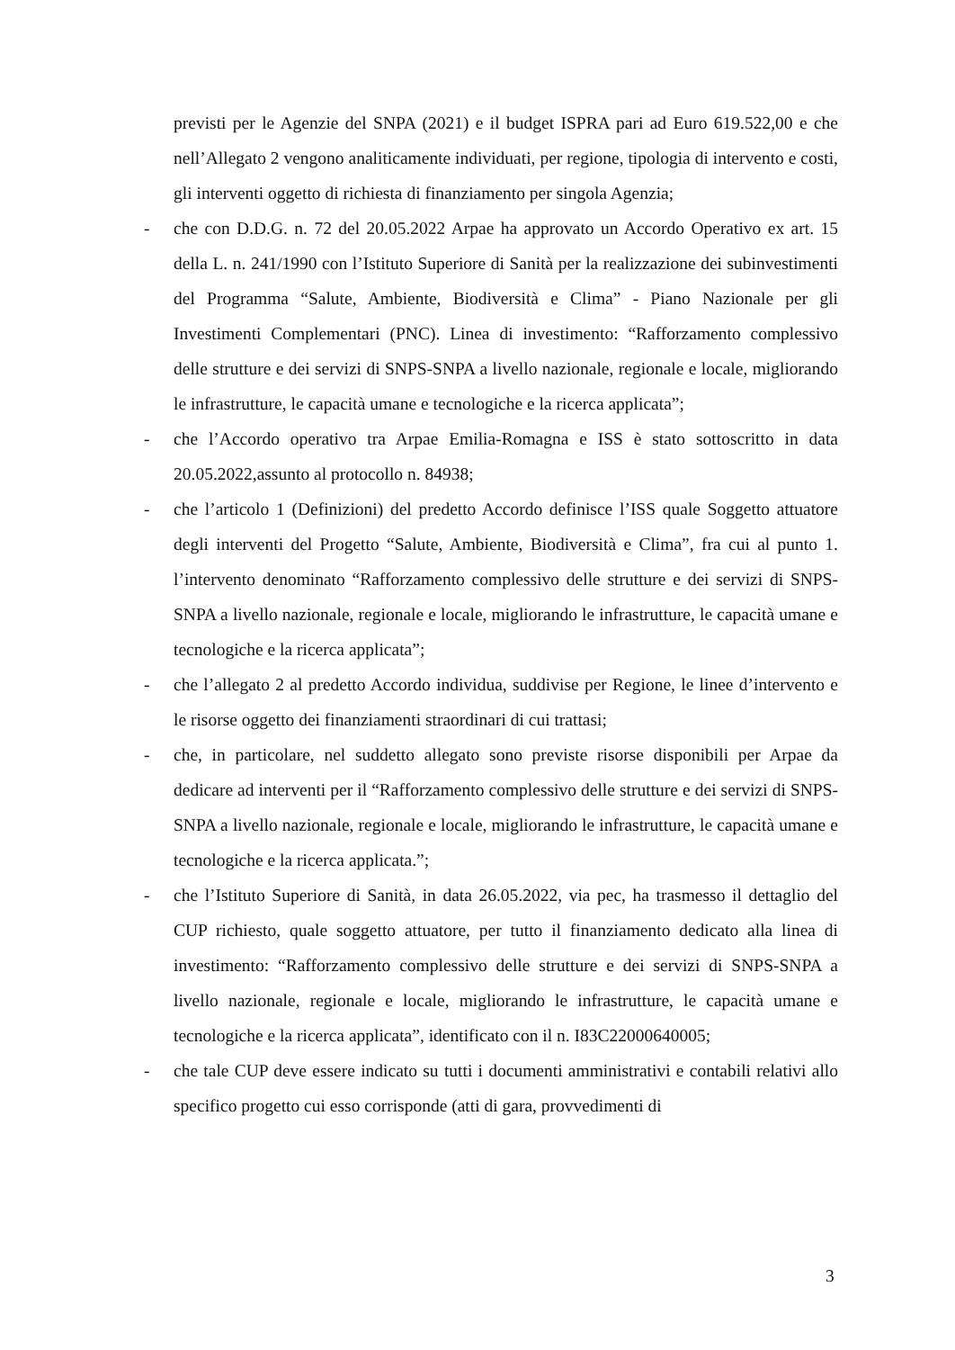previsti per le Agenzie del SNPA (2021) e il budget ISPRA pari ad Euro 619.522,00 e che nell’Allegato 2 vengono analiticamente individuati, per regione, tipologia di intervento e costi, gli interventi oggetto di richiesta di finanziamento per singola Agenzia;
- che con D.D.G. n. 72 del 20.05.2022 Arpae ha approvato un Accordo Operativo ex art. 15 della L. n. 241/1990 con l’Istituto Superiore di Sanità per la realizzazione dei subinvestimenti del Programma “Salute, Ambiente, Biodiversità e Clima” - Piano Nazionale per gli Investimenti Complementari (PNC). Linea di investimento: “Rafforzamento complessivo delle strutture e dei servizi di SNPS-SNPA a livello nazionale, regionale e locale, migliorando le infrastrutture, le capacità umane e tecnologiche e la ricerca applicata”;
- che l’Accordo operativo tra Arpae Emilia-Romagna e ISS è stato sottoscritto in data 20.05.2022,assunto al protocollo n. 84938;
- che l’articolo 1 (Definizioni) del predetto Accordo definisce l’ISS quale Soggetto attuatore degli interventi del Progetto “Salute, Ambiente, Biodiversità e Clima”, fra cui al punto 1. l’intervento denominato “Rafforzamento complessivo delle strutture e dei servizi di SNPS-SNPA a livello nazionale, regionale e locale, migliorando le infrastrutture, le capacità umane e tecnologiche e la ricerca applicata”;
- che l’allegato 2 al predetto Accordo individua, suddivise per Regione, le linee d’intervento e le risorse oggetto dei finanziamenti straordinari di cui trattasi;
- che, in particolare, nel suddetto allegato sono previste risorse disponibili per Arpae da dedicare ad interventi per il “Rafforzamento complessivo delle strutture e dei servizi di SNPS-SNPA a livello nazionale, regionale e locale, migliorando le infrastrutture, le capacità umane e tecnologiche e la ricerca applicata.”;
- che l’Istituto Superiore di Sanità, in data 26.05.2022, via pec, ha trasmesso il dettaglio del CUP richiesto, quale soggetto attuatore, per tutto il finanziamento dedicato alla linea di investimento: “Rafforzamento complessivo delle strutture e dei servizi di SNPS-SNPA a livello nazionale, regionale e locale, migliorando le infrastrutture, le capacità umane e tecnologiche e la ricerca applicata”, identificato con il n. I83C22000640005;
- che tale CUP deve essere indicato su tutti i documenti amministrativi e contabili relativi allo specifico progetto cui esso corrisponde (atti di gara, provvedimenti di
3